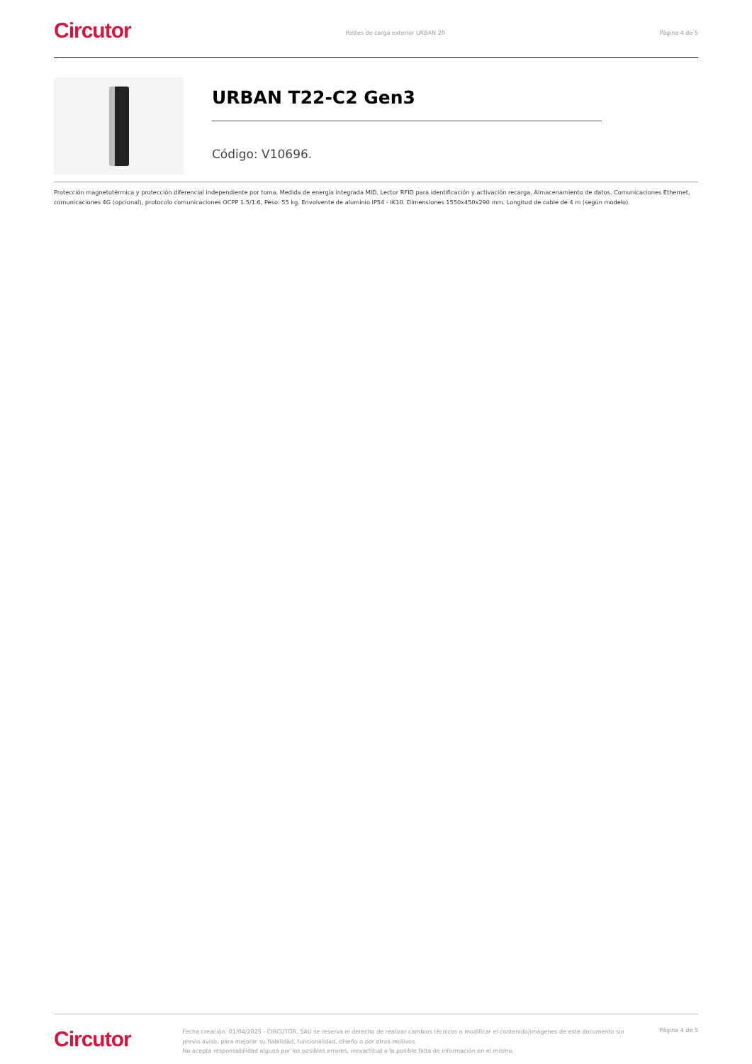Circutor
Postes de carga exterior URBAN 20
Página 4 de 5
URBAN T22-C2 Gen3
Código: V10696.
Protección magnetotérmica y protección diferencial independiente por toma. Medida de energía integrada MID, Lector RFID para identificación y activación recarga. Almacenamiento de datos. Comunicaciones Ethernet, comunicaciones 4G (opcional), protocolo comunicaciones OCPP 1.5/1.6, Peso: 55 kg. Envolvente de aluminio IP54 - IK10. Dimensiones 1550x450x290 mm. Longitud de cable de 4 m (según modelo).
Circutor
Fecha creación: 01/04/2025 - CIRCUTOR, SAU se reserva el derecho de realizar cambios técnicos o modificar el contenido/imágenes de este documento sin previo aviso, para mejorar su fiabilidad, funcionalidad, diseño o por otros motivos.
No acepta responsabilidad alguna por los posibles errores, inexactitud o la posible falta de información en el mismo.
Página 4 de 5